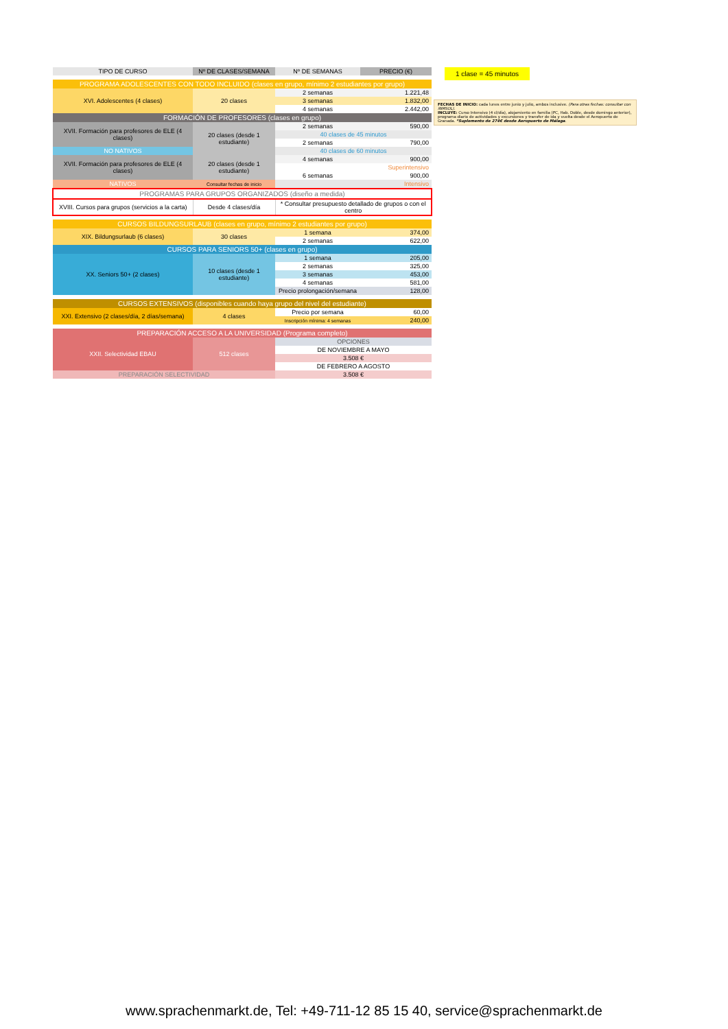| TIPO DE CURSO | Nº DE CLASES/SEMANA | Nº DE SEMANAS | PRECIO (€) |
| --- | --- | --- | --- |
| PROGRAMA ADOLESCENTES CON TODO INCLUIDO (clases en grupo, mínimo 2 estudiantes por grupo) | | | |
| XVI. Adolescentes (4 clases) | 20 clases | 2 semanas | 1.221,48 |
| | | 3 semanas | 1.832,00 |
| | | 4 semanas | 2.442,00 |
| FORMACIÓN DE PROFESORES (clases en grupo) | | | |
| XVII. Formación para profesores de ELE (4 clases) | 20 clases (desde 1 estudiante) | 2 semanas | 590,00 |
| | | 40 clases de 45 minutos | |
| | | 2 semanas | 790,00 |
| NO NATIVOS | | 40 clases de 60 minutos | |
| XVII. Formación para profesores de ELE (4 clases) | 20 clases (desde 1 estudiante) | 4 semanas | 900,00 |
| | | Superintensivo | |
| | | 6 semanas | 900,00 |
| NATIVOS | Consultar fechas de inicio | Intensivo | |
| PROGRAMAS PARA GRUPOS ORGANIZADOS (diseño a medida) | | | |
| XVIII. Cursos para grupos (servicios a la carta) | Desde 4 clases/día | * Consultar presupuesto detallado de grupos o con el centro | |
| CURSOS BILDUNGSURLAUB (clases en grupo, mínimo 2 estudiantes por grupo) | | | |
| XIX. Bildungsurlaub (6 clases) | 30 clases | 1 semana | 374,00 |
| | | 2 semanas | 622,00 |
| CURSOS PARA SENIORS 50+ (clases en grupo) | | | |
| XX. Seniors 50+ (2 clases) | 10 clases (desde 1 estudiante) | 1 semana | 205,00 |
| | | 2 semanas | 325,00 |
| | | 3 semanas | 453,00 |
| | | 4 semanas | 581,00 |
| | | Precio prolongación/semana | 128,00 |
| CURSOS EXTENSIVOS (disponibles cuando haya grupo del nivel del estudiante) | | | |
| XXI. Extensivo (2 clases/día, 2 días/semana) | 4 clases | Precio por semana | 60,00 |
| | | Inscripción mínima: 4 semanas | 240,00 |
| PREPARACIÓN ACCESO A LA UNIVERSIDAD (Programa completo) | | | |
| XXII. Selectividad EBAU | 512 clases | OPCIONES | |
| | | DE NOVIEMBRE A MAYO | |
| | | 3.508 € | |
| | | DE FEBRERO A AGOSTO | |
| PREPARACIÓN SELECTIVIDAD | | 3.508 € | |
1 clase = 45 minutos
FECHAS DE INICIO: cada lunes entre junio y julio, ambos inclusive. (Para otras fechas: consultar con iNMSOL).
INCLUYE: Curso Intensivo (4 cl/día), alojamiento en familia (PC, Hab. Doble, desde domingo anterior), programa diario de actividades y excursiones y transfer de ida y vuelta desde el Aeropuerto de Granada. *Suplemento de 274€ desde Aeropuerto de Málaga.
www.sprachenmarkt.de, Tel: +49-711-12 85 15 40, service@sprachenmarkt.de